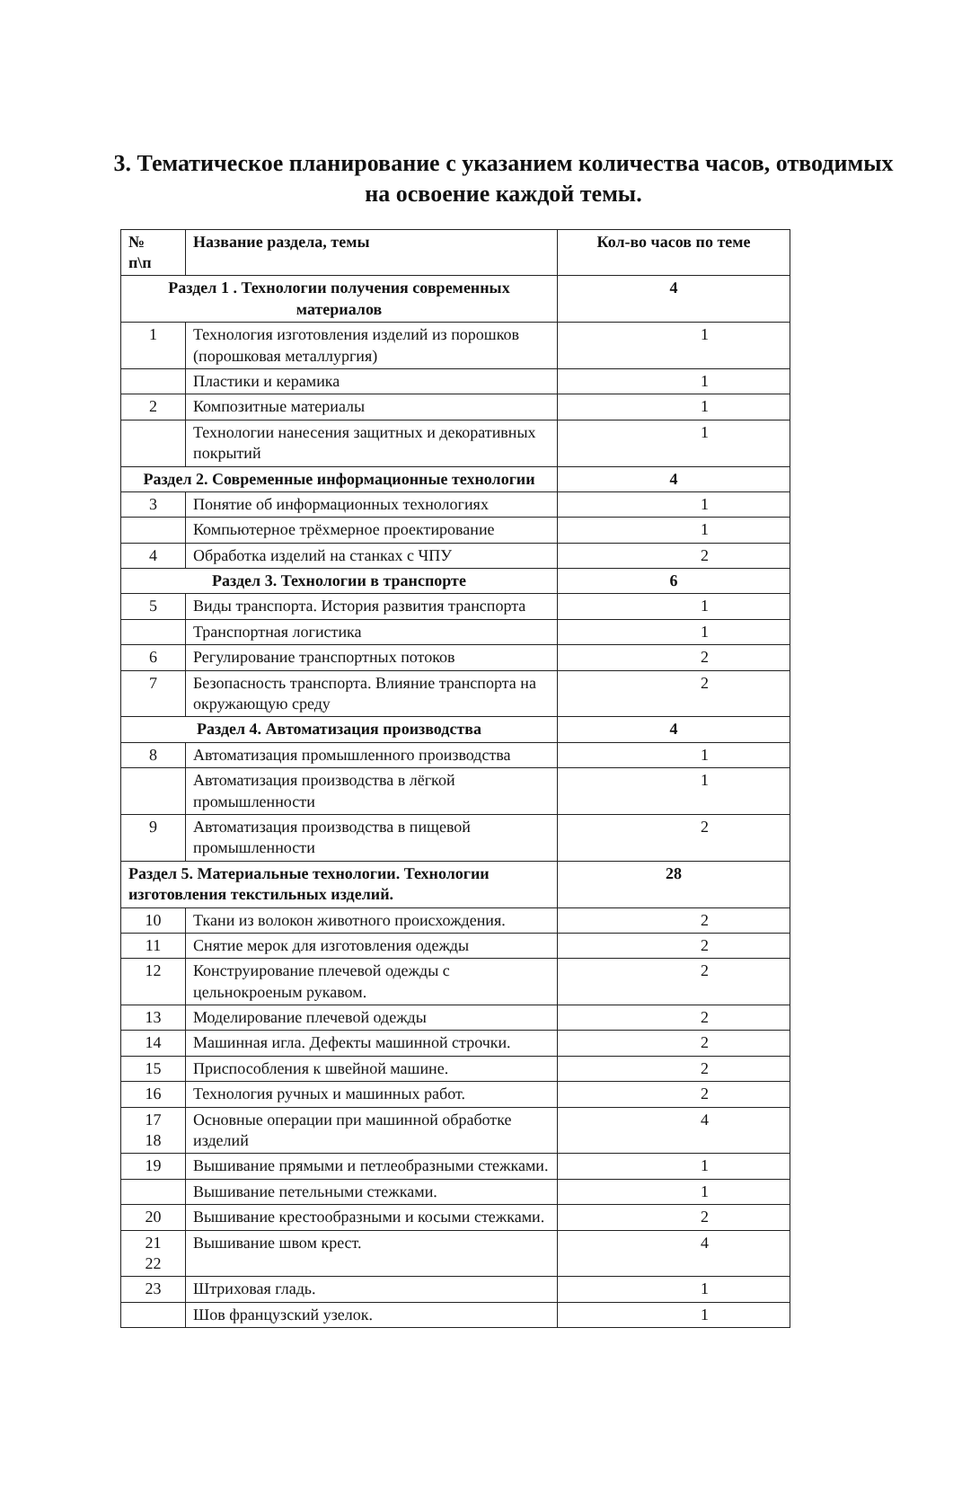3. Тематическое планирование с указанием количества часов, отводимых на освоение каждой темы.
| № п\п | Название раздела, темы | Кол-во часов по теме |
| --- | --- | --- |
| Раздел 1 . Технологии получения современных материалов | | 4 |
| 1 | Технология изготовления изделий из порошков (порошковая металлургия) | 1 |
| | Пластики и керамика | 1 |
| 2 | Композитные материалы | 1 |
| | Технологии нанесения защитных и декоративных покрытий | 1 |
| Раздел 2. Современные информационные технологии | | 4 |
| 3 | Понятие об информационных технологиях | 1 |
| | Компьютерное трёхмерное проектирование | 1 |
| 4 | Обработка изделий на станках с ЧПУ | 2 |
| Раздел 3. Технологии в транспорте | | 6 |
| 5 | Виды транспорта. История развития транспорта | 1 |
| | Транспортная логистика | 1 |
| 6 | Регулирование транспортных потоков | 2 |
| 7 | Безопасность транспорта. Влияние транспорта на окружающую среду | 2 |
| Раздел 4. Автоматизация производства | | 4 |
| 8 | Автоматизация промышленного производства | 1 |
| | Автоматизация производства в лёгкой промышленности | 1 |
| 9 | Автоматизация производства в пищевой промышленности | 2 |
| Раздел 5. Материальные технологии. Технологии изготовления текстильных изделий. | | 28 |
| 10 | Ткани из волокон животного происхождения. | 2 |
| 11 | Снятие мерок для изготовления одежды | 2 |
| 12 | Конструирование плечевой одежды с цельнокроеным рукавом. | 2 |
| 13 | Моделирование плечевой одежды | 2 |
| 14 | Машинная игла. Дефекты машинной строчки. | 2 |
| 15 | Приспособления к швейной машине. | 2 |
| 16 | Технология ручных и машинных работ. | 2 |
| 17 18 | Основные операции при машинной обработке изделий | 4 |
| 19 | Вышивание прямыми и петлеобразными стежками. | 1 |
| | Вышивание петельными стежками. | 1 |
| 20 | Вышивание крестообразными и косыми стежками. | 2 |
| 21 22 | Вышивание швом крест. | 4 |
| 23 | Штриховая гладь. | 1 |
| | Шов французский узелок. | 1 |